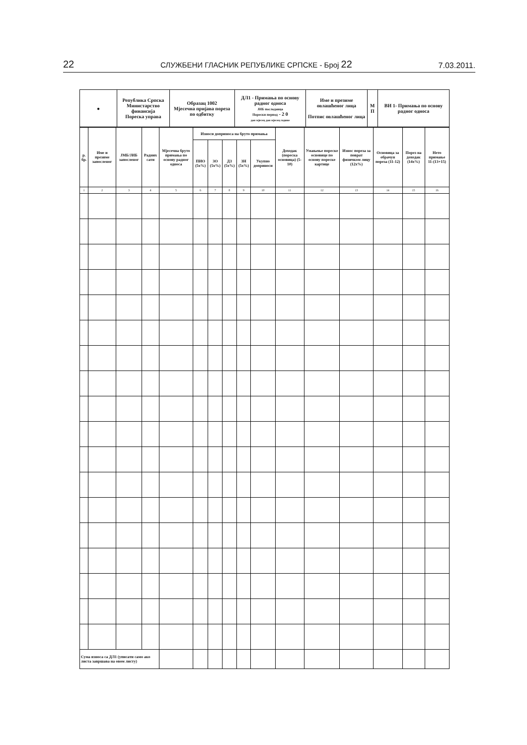22 СЛУЖБЕНИ ГЛАСНИК РЕПУБЛИКЕ СРПСКЕ - Број 22 7.03.2011.
| ● | Република Српска Министарство финансија Пореска управа | Образац 1002 Мјесечна пријава пореза по одбитку | ДЛ1 - Примања по основу радног односа ЈИБ послодавца Порески период - 2 0 дан мјесец дан мјесец године | Име и презиме овлашћеног лица Потпис овлашћеног лица | М П | ВИ 1- Примања по основу радног односа |
| р. бр. | Име и презиме запосленог | ЈМБ/ЈИБ запосленог | Радних сати | Мјесечна бруто примања по основу радног односа | Износи доприноса на бруто примања | | | | | Доходак (пореска основица) (5-10) | Умањење пореске основице по основу пореске картице | Износ пореза за поврат физичком лицу (12x%) | Основица за обрачун пореза (11-12) | Порез на доходак (14x%) | Нето примање 11-(13+15) |
| --- | --- | --- | --- | --- | --- | --- | --- | --- | --- | --- | --- | --- | --- | --- | --- |
| | | | | | ПИО (5x%) | ЗО (5x%) | ДЗ (5x%) | ЗН (5x%) | Укупно доприноси | | | | | | |
| 1 | 2 | 3 | 4 | 5 | 6 | 7 | 8 | 9 | 10 | 11 | 12 | 13 | 14 | 15 | 16 |
| Сума износа са ДЛ1 (уписати само ако листа завршава на овом листу) | | | | | | | | | | | | | | | |